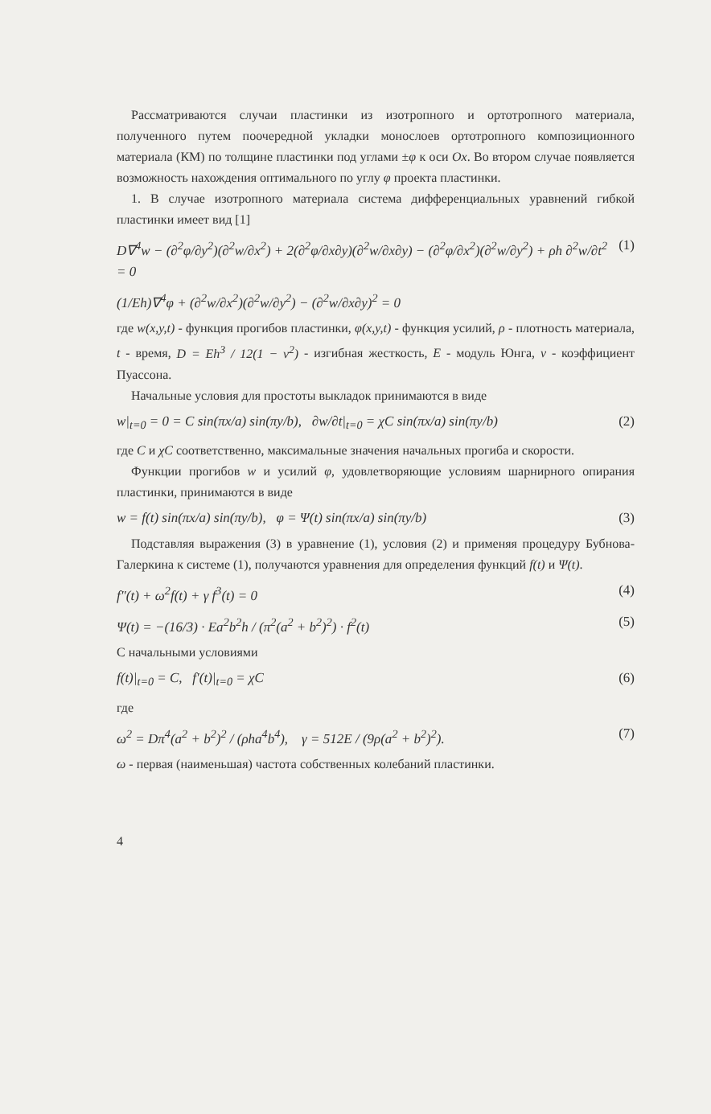Рассматриваются случаи пластинки из изотропного и ортотропного материала, полученного путем поочередной укладки монослоев ортотропного композиционного материала (КМ) по толщине пластинки под углами ±φ к оси Ox. Во втором случае появляется возможность нахождения оптимального по углу φ проекта пластинки.
1. В случае изотропного материала система дифференциальных уравнений гибкой пластинки имеет вид [1]
D∇<sup>4</sup>w − (∂<sup>2</sup>φ/∂y<sup>2</sup>)(∂<sup>2</sup>w/∂x<sup>2</sup>) + 2(∂<sup>2</sup>φ/∂x∂y)(∂<sup>2</sup>w/∂x∂y) − (∂<sup>2</sup>φ/∂x<sup>2</sup>)(∂<sup>2</sup>w/∂y<sup>2</sup>) + ρh ∂<sup>2</sup>w/∂t<sup>2</sup> = 0 (1)
(1/Eh)∇<sup>4</sup>φ + (∂<sup>2</sup>w/∂x<sup>2</sup>)(∂<sup>2</sup>w/∂y<sup>2</sup>) − (∂<sup>2</sup>w/∂x∂y)<sup>2</sup> = 0
где w(x,y,t) - функция прогибов пластинки, φ(x,y,t) - функция усилий, ρ - плотность материала, t - время, D = Eh<sup>3</sup> / 12(1 − ν<sup>2</sup>) - изгибная жесткость, E - модуль Юнга, ν - коэффициент Пуассона.
Начальные условия для простоты выкладок принимаются в виде
w|<sub>t=0</sub> = 0 = C sin(πx/a) sin(πy/b), ∂w/∂t|<sub>t=0</sub> = χC sin(πx/a) sin(πy/b) (2)
где C и χC соответственно, максимальные значения начальных прогиба и скорости.
Функции прогибов w и усилий φ, удовлетворяющие условиям шарнирного опирания пластинки, принимаются в виде
w = f(t) sin(πx/a) sin(πy/b), φ = Ψ(t) sin(πx/a) sin(πy/b) (3)
Подставляя выражения (3) в уравнение (1), условия (2) и применяя процедуру Бубнова-Галеркина к системе (1), получаются уравнения для определения функций f(t) и Ψ(t).
f″(t) + ω<sup>2</sup>f(t) + γ f<sup>3</sup>(t) = 0 (4)
Ψ(t) = −(16/3) · Ea<sup>2</sup>b<sup>2</sup>h / (π<sup>2</sup>(a<sup>2</sup> + b<sup>2</sup>)<sup>2</sup>) · f<sup>2</sup>(t) (5)
С начальными условиями
f(t)|<sub>t=0</sub> = C, f′(t)|<sub>t=0</sub> = χC (6)
где
ω<sup>2</sup> = Dπ<sup>4</sup>(a<sup>2</sup> + b<sup>2</sup>)<sup>2</sup> / (ρha<sup>4</sup>b<sup>4</sup>), γ = 512E / (9ρ(a<sup>2</sup> + b<sup>2</sup>)<sup>2</sup>). (7)
ω - первая (наименьшая) частота собственных колебаний пластинки.
4